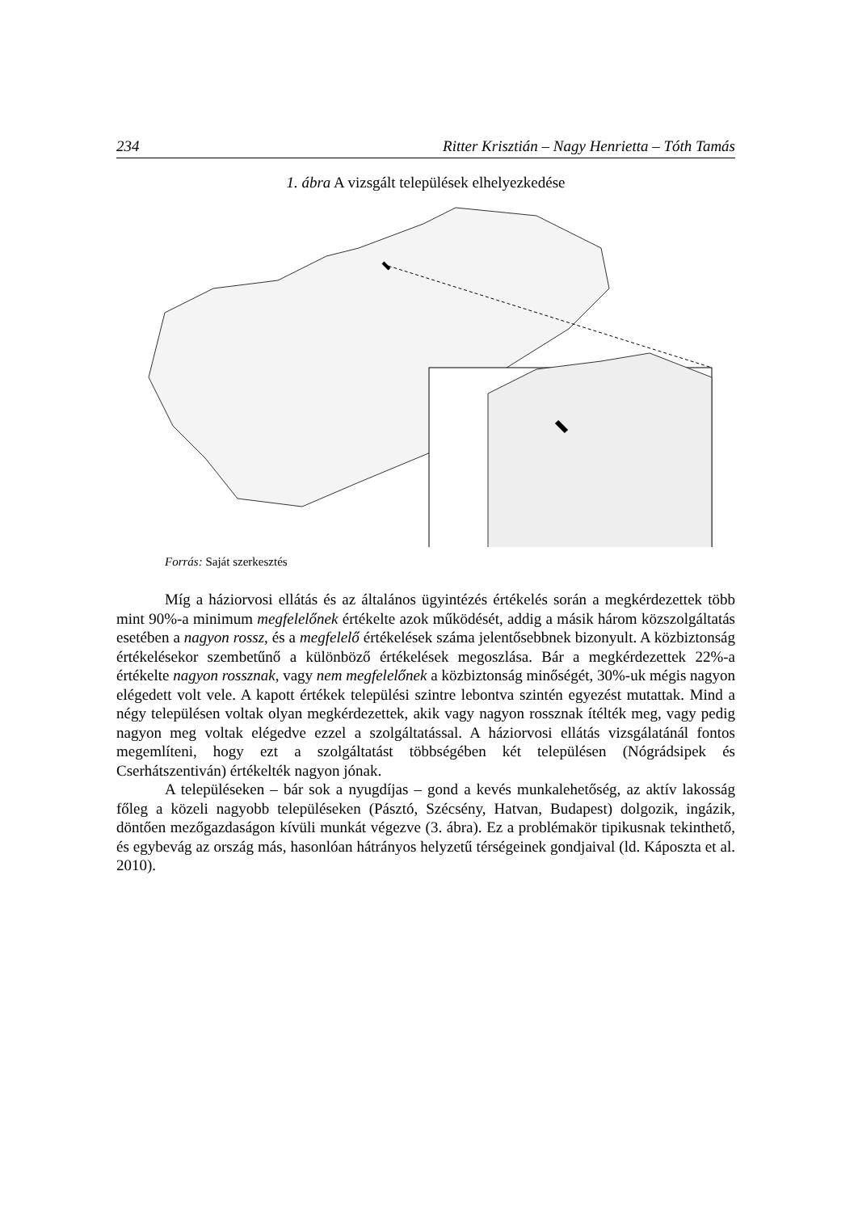234 Ritter Krisztián – Nagy Henrietta – Tóth Tamás
1. ábra A vizsgált települések elhelyezkedése
Forrás: Saját szerkesztés
Míg a háziorvosi ellátás és az általános ügyintézés értékelés során a megkérdezettek több mint 90%-a minimum megfelelőnek értékelte azok működését, addig a másik három közszolgáltatás esetében a nagyon rossz, és a megfelelő értékelések száma jelentősebbnek bizonyult. A közbiztonság értékelésekor szembetűnő a különböző értékelések megoszlása. Bár a megkérdezettek 22%-a értékelte nagyon rossznak, vagy nem megfelelőnek a közbiztonság minőségét, 30%-uk mégis nagyon elégedett volt vele. A kapott értékek települési szintre lebontva szintén egyezést mutattak. Mind a négy településen voltak olyan megkérdezettek, akik vagy nagyon rossznak ítélték meg, vagy pedig nagyon meg voltak elégedve ezzel a szolgáltatással. A háziorvosi ellátás vizsgálatánál fontos megemlíteni, hogy ezt a szolgáltatást többségében két településen (Nógrádsipek és Cserhátszentiván) értékelték nagyon jónak.
A településeken – bár sok a nyugdíjas – gond a kevés munkalehetőség, az aktív lakosság főleg a közeli nagyobb településeken (Pásztó, Szécsény, Hatvan, Budapest) dolgozik, ingázik, döntően mezőgazdaságon kívüli munkát végezve (3. ábra). Ez a problémakör tipikusnak tekinthető, és egybevág az ország más, hasonlóan hátrányos helyzetű térségeinek gondjaival (ld. Káposzta et al. 2010).